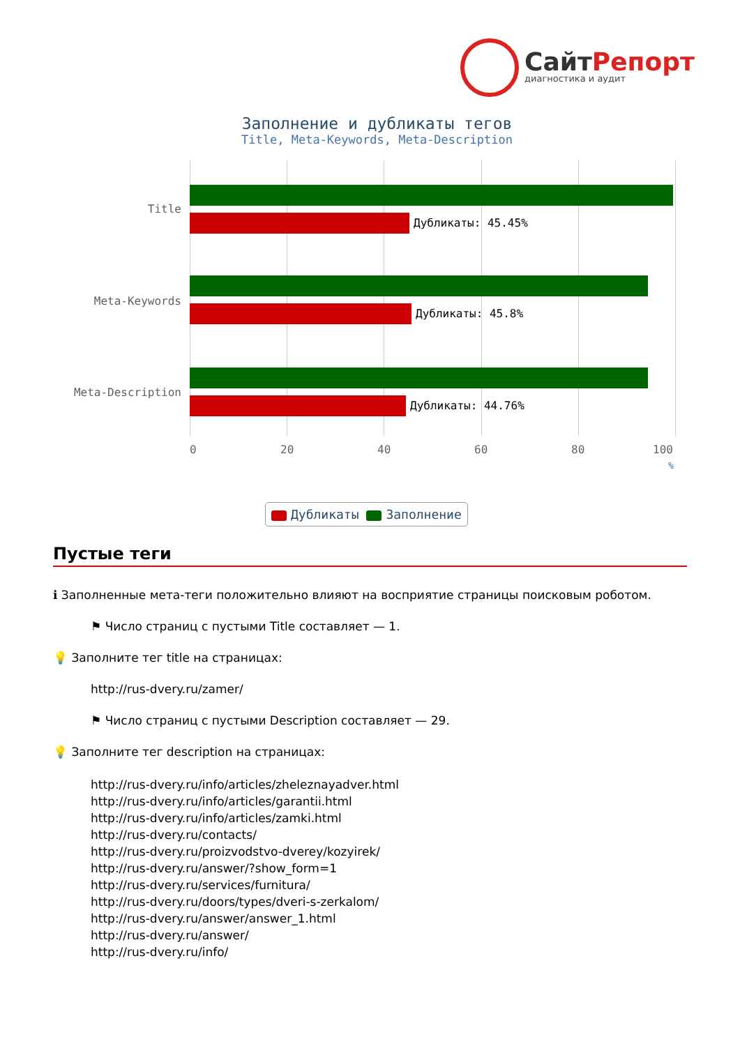СайтРепорт
диагностика и аудит
Заполнение и дубликаты тегов
Title, Meta-Keywords, Meta-Description
Title
Дубликаты: 45.45%
Meta-Keywords
Дубликаты: 45.8%
Meta-Description
Дубликаты: 44.76%
0 20 40 60 80 100
%
Дубликаты Заполнение
Пустые теги
ℹ Заполненные мета-теги положительно влияют на восприятие страницы поисковым роботом.
⚑ Число страниц с пустыми Title составляет — 1.
💡 Заполните тег title на страницах:
http://rus-dvery.ru/zamer/
⚑ Число страниц с пустыми Description составляет — 29.
💡 Заполните тег description на страницах:
http://rus-dvery.ru/info/articles/zheleznayadver.html
http://rus-dvery.ru/info/articles/garantii.html
http://rus-dvery.ru/info/articles/zamki.html
http://rus-dvery.ru/contacts/
http://rus-dvery.ru/proizvodstvo-dverey/kozyirek/
http://rus-dvery.ru/answer/?show_form=1
http://rus-dvery.ru/services/furnitura/
http://rus-dvery.ru/doors/types/dveri-s-zerkalom/
http://rus-dvery.ru/answer/answer_1.html
http://rus-dvery.ru/answer/
http://rus-dvery.ru/info/